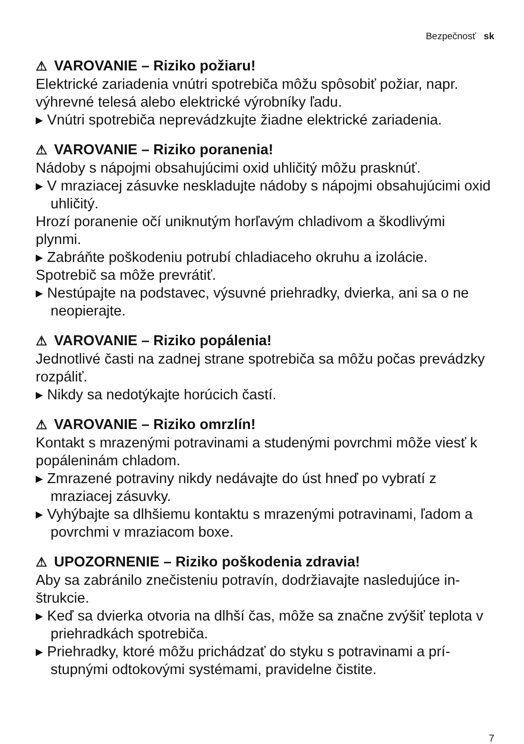Bezpečnosť sk
⚠ VAROVANIE – Riziko požiaru!
Elektrické zariadenia vnútri spotrebiča môžu spôsobiť požiar, napr. výhrevné telesá alebo elektrické výrobníky ľadu.
▸ Vnútri spotrebiča neprevádzkujte žiadne elektrické zariadenia.
⚠ VAROVANIE – Riziko poranenia!
Nádoby s nápojmi obsahujúcimi oxid uhličitý môžu prasknúť.
▸ V mraziacej zásuvke neskladujte nádoby s nápojmi obsahujúci­mi oxid uhličitý.
Hrozí poranenie očí uniknutým horľavým chladivom a škodlivými plynmi.
▸ Zabráňte poškodeniu potrubí chladiaceho okruhu a izolácie.
Spotrebič sa môže prevrátiť.
▸ Nestúpajte na podstavec, výsuvné priehradky, dvierka, ani sa o ne neopierajte.
⚠ VAROVANIE – Riziko popálenia!
Jednotlivé časti na zadnej strane spotrebiča sa môžu počas pre­vádzky rozpáliť.
▸ Nikdy sa nedotýkajte horúcich častí.
⚠ VAROVANIE – Riziko omrzlín!
Kontakt s mrazenými potravinami a studenými povrchmi môže viesť k popáleninám chladom.
▸ Zmrazené potraviny nikdy nedávajte do úst hneď po vybratí z mraziacej zásuvky.
▸ Vyhýbajte sa dlhšiemu kontaktu s mrazenými potravinami, ľa­dom a povrchmi v mraziacom boxe.
⚠ UPOZORNENIE – Riziko poškodenia zdravia!
Aby sa zabránilo znečisteniu potravín, dodržiavajte nasledujúce in­štrukcie.
▸ Keď sa dvierka otvoria na dlhší čas, môže sa značne zvýšiť tep­lota v priehradkách spotrebiča.
▸ Priehradky, ktoré môžu prichádzať do styku s potravinami a prí­stupnými odtokovými systémami, pravidelne čistite.
7